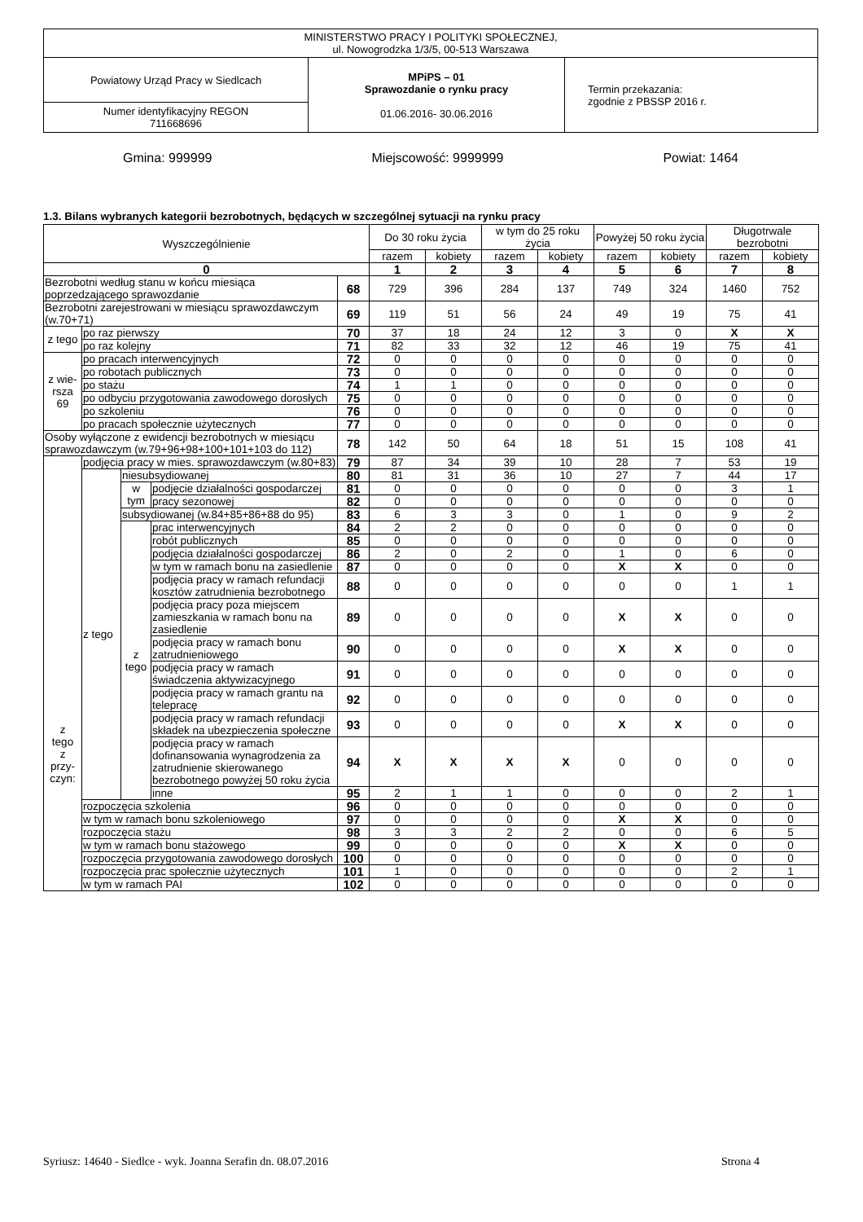| MINISTERSTWO PRACY I POLITYKI SPOŁECZNEJ, ul. Nowogrodzka 1/3/5, 00-513 Warszawa | | |
| Powiatowy Urząd Pracy w Siedlcach | MPiPS – 01 Sprawozdanie o rynku pracy 01.06.2016- 30.06.2016 | Termin przekazania: zgodnie z PBSSP 2016 r. |
| Numer identyfikacyjny REGON 711668696 | | |
Gmina: 999999 Miejscowość: 9999999 Powiat: 1464
1.3. Bilans wybranych kategorii bezrobotnych, będących w szczególnej sytuacji na rynku pracy
| Wyszczególnienie | | | | | Do 30 roku życia | | w tym do 25 roku życia | | Powyżej 50 roku życia | | Długotrwale bezrobotni | |
| --- | --- | --- | --- | --- | --- | --- | --- | --- | --- | --- | --- | --- |
| | | | | | razem | kobiety | razem | kobiety | razem | kobiety | razem | kobiety |
| 0 | | | | | 1 | 2 | 3 | 4 | 5 | 6 | 7 | 8 |
| Bezrobotni według stanu w końcu miesiąca poprzedzającego sprawozdanie | | | | 68 | 729 | 396 | 284 | 137 | 749 | 324 | 1460 | 752 |
| Bezrobotni zarejestrowani w miesiącu sprawozdawczym (w.70+71) | | | | 69 | 119 | 51 | 56 | 24 | 49 | 19 | 75 | 41 |
| z tego | po raz pierwszy | | | 70 | 37 | 18 | 24 | 12 | 3 | 0 | X | X |
| | po raz kolejny | | | 71 | 82 | 33 | 32 | 12 | 46 | 19 | 75 | 41 |
| z wie- rsza 69 | po pracach interwencyjnych | | | 72 | 0 | 0 | 0 | 0 | 0 | 0 | 0 | 0 |
| | po robotach publicznych | | | 73 | 0 | 0 | 0 | 0 | 0 | 0 | 0 | 0 |
| | po stażu | | | 74 | 1 | 1 | 0 | 0 | 0 | 0 | 0 | 0 |
| | po odbyciu przygotowania zawodowego dorosłych | | | 75 | 0 | 0 | 0 | 0 | 0 | 0 | 0 | 0 |
| | po szkoleniu | | | 76 | 0 | 0 | 0 | 0 | 0 | 0 | 0 | 0 |
| | po pracach społecznie użytecznych | | | 77 | 0 | 0 | 0 | 0 | 0 | 0 | 0 | 0 |
| Osoby wyłączone z ewidencji bezrobotnych w miesiącu sprawozdawczym (w.79+96+98+100+101+103 do 112) | | | | 78 | 142 | 50 | 64 | 18 | 51 | 15 | 108 | 41 |
| z tego z przy- czyn: | podjęcia pracy w mies. sprawozdawczym (w.80+83) | | | 79 | 87 | 34 | 39 | 10 | 28 | 7 | 53 | 19 |
| | z tego | niesubsydiowanej | | 80 | 81 | 31 | 36 | 10 | 27 | 7 | 44 | 17 |
| | | w tym | podjęcie działalności gospodarczej | 81 | 0 | 0 | 0 | 0 | 0 | 0 | 3 | 1 |
| | | | pracy sezonowej | 82 | 0 | 0 | 0 | 0 | 0 | 0 | 0 | 0 |
| | | subsydiowanej (w.84+85+86+88 do 95) | | 83 | 6 | 3 | 3 | 0 | 1 | 0 | 9 | 2 |
| | | z tego | prac interwencyjnych | 84 | 2 | 2 | 0 | 0 | 0 | 0 | 0 | 0 |
| | | | robót publicznych | 85 | 0 | 0 | 0 | 0 | 0 | 0 | 0 | 0 |
| | | | podjęcia działalności gospodarczej | 86 | 2 | 0 | 2 | 0 | 1 | 0 | 6 | 0 |
| | | | w tym w ramach bonu na zasiedlenie | 87 | 0 | 0 | 0 | 0 | X | X | 0 | 0 |
| | | | podjęcia pracy w ramach refundacji kosztów zatrudnienia bezrobotnego | 88 | 0 | 0 | 0 | 0 | 0 | 0 | 1 | 1 |
| | | | podjęcia pracy poza miejscem zamieszkania w ramach bonu na zasiedlenie | 89 | 0 | 0 | 0 | 0 | X | X | 0 | 0 |
| | | | podjęcia pracy w ramach bonu zatrudnieniowego | 90 | 0 | 0 | 0 | 0 | X | X | 0 | 0 |
| | | | podjęcia pracy w ramach świadczenia aktywizacyjnego | 91 | 0 | 0 | 0 | 0 | 0 | 0 | 0 | 0 |
| | | | podjęcia pracy w ramach grantu na telepracę | 92 | 0 | 0 | 0 | 0 | 0 | 0 | 0 | 0 |
| | | | podjęcia pracy w ramach refundacji składek na ubezpieczenia społeczne | 93 | 0 | 0 | 0 | 0 | X | X | 0 | 0 |
| | | | podjęcia pracy w ramach dofinansowania wynagrodzenia za zatrudnienie skierowanego bezrobotnego powyżej 50 roku życia | 94 | X | X | X | X | 0 | 0 | 0 | 0 |
| | | | inne | 95 | 2 | 1 | 1 | 0 | 0 | 0 | 2 | 1 |
| | rozpoczęcia szkolenia | | | 96 | 0 | 0 | 0 | 0 | 0 | 0 | 0 | 0 |
| | w tym w ramach bonu szkoleniowego | | | 97 | 0 | 0 | 0 | 0 | X | X | 0 | 0 |
| | rozpoczęcia stażu | | | 98 | 3 | 3 | 2 | 2 | 0 | 0 | 6 | 5 |
| | w tym w ramach bonu stażowego | | | 99 | 0 | 0 | 0 | 0 | X | X | 0 | 0 |
| | rozpoczęcia przygotowania zawodowego dorosłych | | | 100 | 0 | 0 | 0 | 0 | 0 | 0 | 0 | 0 |
| | rozpoczęcia prac społecznie użytecznych | | | 101 | 1 | 0 | 0 | 0 | 0 | 0 | 2 | 1 |
| | w tym w ramach PAI | | | 102 | 0 | 0 | 0 | 0 | 0 | 0 | 0 | 0 |
Syriusz: 14640 - Siedlce - wyk. Joanna Serafin dn. 08.07.2016 Strona 4